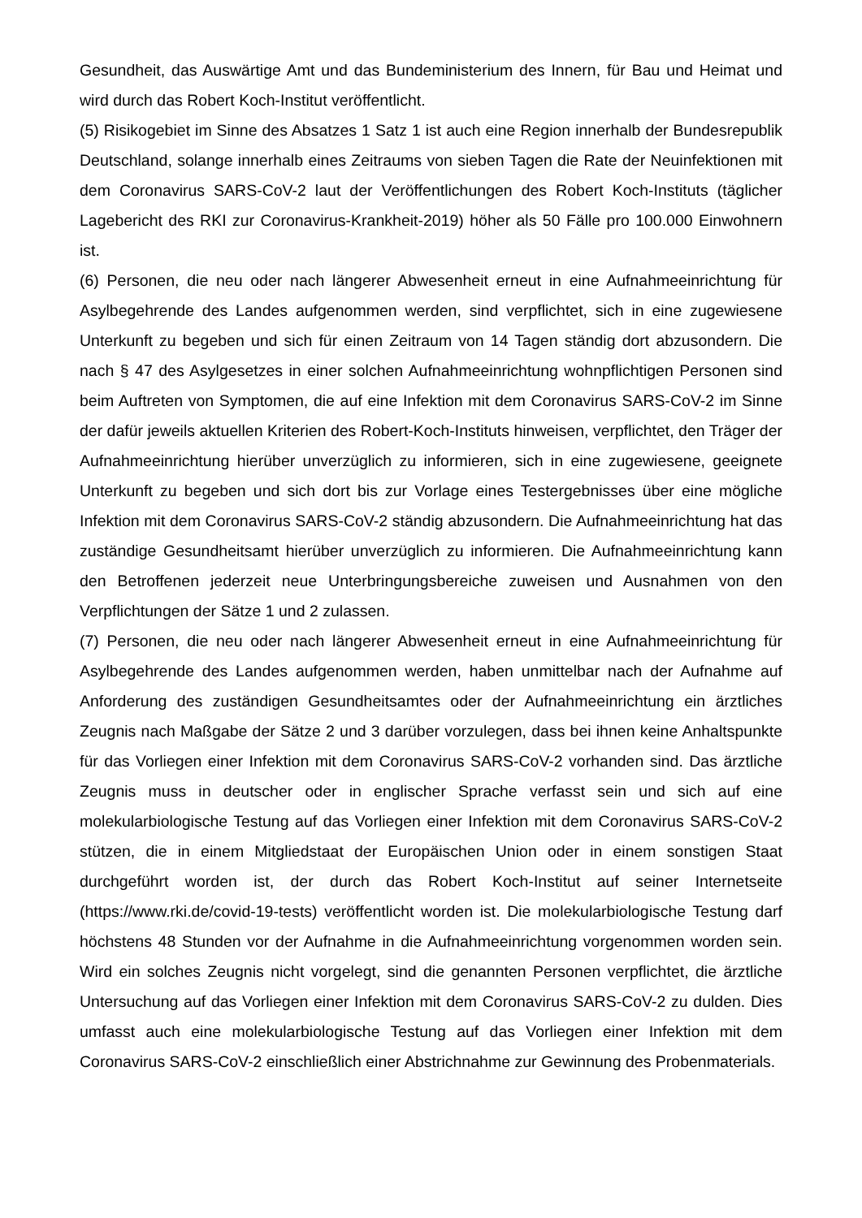Gesundheit, das Auswärtige Amt und das Bundeministerium des Innern, für Bau und Heimat und wird durch das Robert Koch-Institut veröffentlicht.
(5) Risikogebiet im Sinne des Absatzes 1 Satz 1 ist auch eine Region innerhalb der Bundesrepublik Deutschland, solange innerhalb eines Zeitraums von sieben Tagen die Rate der Neuinfektionen mit dem Coronavirus SARS-CoV-2 laut der Veröffentlichungen des Robert Koch-Instituts (täglicher Lagebericht des RKI zur Coronavirus-Krankheit-2019) höher als 50 Fälle pro 100.000 Einwohnern ist.
(6) Personen, die neu oder nach längerer Abwesenheit erneut in eine Aufnahmeeinrichtung für Asylbegehrende des Landes aufgenommen werden, sind verpflichtet, sich in eine zugewiesene Unterkunft zu begeben und sich für einen Zeitraum von 14 Tagen ständig dort abzusondern. Die nach § 47 des Asylgesetzes in einer solchen Aufnahmeeinrichtung wohnpflichtigen Personen sind beim Auftreten von Symptomen, die auf eine Infektion mit dem Coronavirus SARS-CoV-2 im Sinne der dafür jeweils aktuellen Kriterien des Robert-Koch-Instituts hinweisen, verpflichtet, den Träger der Aufnahmeeinrichtung hierüber unverzüglich zu informieren, sich in eine zugewiesene, geeignete Unterkunft zu begeben und sich dort bis zur Vorlage eines Testergebnisses über eine mögliche Infektion mit dem Coronavirus SARS-CoV-2 ständig abzusondern. Die Aufnahmeeinrichtung hat das zuständige Gesundheitsamt hierüber unverzüglich zu informieren. Die Aufnahmeeinrichtung kann den Betroffenen jederzeit neue Unterbringungsbereiche zuweisen und Ausnahmen von den Verpflichtungen der Sätze 1 und 2 zulassen.
(7) Personen, die neu oder nach längerer Abwesenheit erneut in eine Aufnahmeeinrichtung für Asylbegehrende des Landes aufgenommen werden, haben unmittelbar nach der Aufnahme auf Anforderung des zuständigen Gesundheitsamtes oder der Aufnahmeeinrichtung ein ärztliches Zeugnis nach Maßgabe der Sätze 2 und 3 darüber vorzulegen, dass bei ihnen keine Anhaltspunkte für das Vorliegen einer Infektion mit dem Coronavirus SARS-CoV-2 vorhanden sind. Das ärztliche Zeugnis muss in deutscher oder in englischer Sprache verfasst sein und sich auf eine molekularbiologische Testung auf das Vorliegen einer Infektion mit dem Coronavirus SARS-CoV-2 stützen, die in einem Mitgliedstaat der Europäischen Union oder in einem sonstigen Staat durchgeführt worden ist, der durch das Robert Koch-Institut auf seiner Internetseite (https://www.rki.de/covid-19-tests) veröffentlicht worden ist. Die molekularbiologische Testung darf höchstens 48 Stunden vor der Aufnahme in die Aufnahmeeinrichtung vorgenommen worden sein. Wird ein solches Zeugnis nicht vorgelegt, sind die genannten Personen verpflichtet, die ärztliche Untersuchung auf das Vorliegen einer Infektion mit dem Coronavirus SARS-CoV-2 zu dulden. Dies umfasst auch eine molekularbiologische Testung auf das Vorliegen einer Infektion mit dem Coronavirus SARS-CoV-2 einschließlich einer Abstrichnahme zur Gewinnung des Probenmaterials.